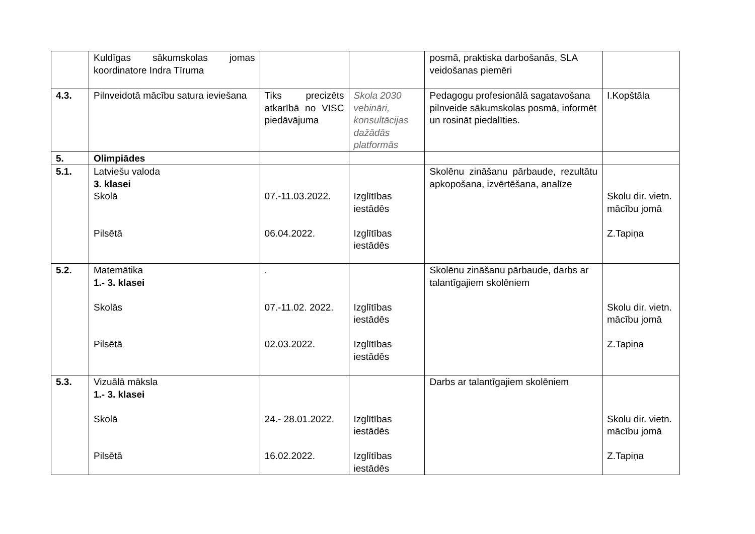| | Kuldīgas sākumskolas jomas koordinatore Indra Tīruma | | | posmā, praktiska darbošanās, SLA veidošanas piemēri | |
| 4.3. | Pilnveidotā mācību satura ieviešana | Tiks precizēts atkarībā no VISC piedāvājuma | Skola 2030 vebināri, konsultācijas dažādās platformās | Pedagogu profesionālā sagatavošana pilnveide sākumskolas posmā, informēt un rosināt piedalīties. | I.Kopštāla |
| 5. | Olimpiādes | | | | |
| 5.1. | Latviešu valoda 3. klasei Skolā Pilsētā | 07.-11.03.2022. 06.04.2022. | Izglītības iestādēs Izglītības iestādēs | Skolēnu zināšanu pārbaude, rezultātu apkopošana, izvērtēšana, analīze | Skolu dir. vietn. mācību jomā Z.Tapiņa |
| 5.2. | Matemātika 1.- 3. klasei Skolās Pilsētā | . 07.-11.02. 2022. 02.03.2022. | Izglītības iestādēs Izglītības iestādēs | Skolēnu zināšanu pārbaude, darbs ar talantīgajiem skolēniem | Skolu dir. vietn. mācību jomā Z.Tapiņa |
| 5.3. | Vizuālā māksla 1.- 3. klasei Skolā Pilsētā | 24.- 28.01.2022. 16.02.2022. | Izglītības iestādēs Izglītības iestādēs | Darbs ar talantīgajiem skolēniem | Skolu dir. vietn. mācību jomā Z.Tapiņa |